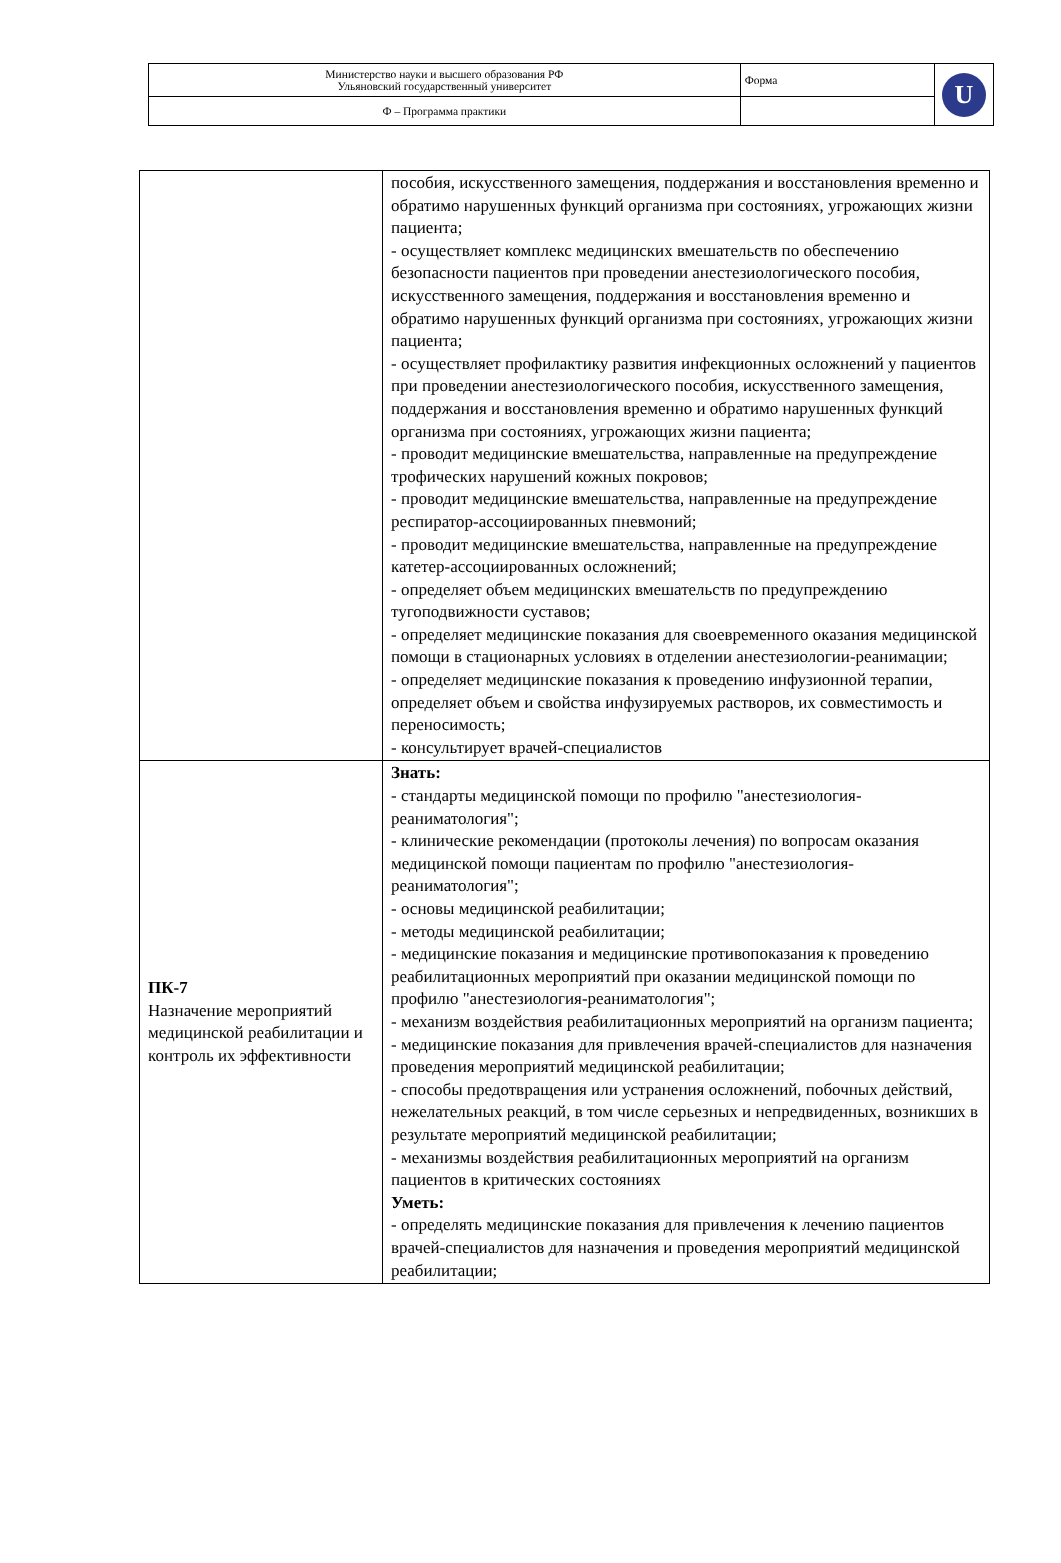| Министерство науки и высшего образования РФ Ульяновский государственный университет | Форма | U |
| Ф – Программа практики | | |
| | пособия, искусственного замещения, поддержания и восстановления временно и обратимо нарушенных функций организма при состояниях, угрожающих жизни пациента; - осуществляет комплекс медицинских вмешательств по обеспечению безопасности пациентов при проведении анестезиологического пособия, искусственного замещения, поддержания и восстановления временно и обратимо нарушенных функций организма при состояниях, угрожающих жизни пациента; - осуществляет профилактику развития инфекционных осложнений у пациентов при проведении анестезиологического пособия, искусственного замещения, поддержания и восстановления временно и обратимо нарушенных функций организма при состояниях, угрожающих жизни пациента; - проводит медицинские вмешательства, направленные на предупреждение трофических нарушений кожных покровов; - проводит медицинские вмешательства, направленные на предупреждение респиратор-ассоциированных пневмоний; - проводит медицинские вмешательства, направленные на предупреждение катетер-ассоциированных осложнений; - определяет объем медицинских вмешательств по предупреждению тугоподвижности суставов; - определяет медицинские показания для своевременного оказания медицинской помощи в стационарных условиях в отделении анестезиологии-реанимации; - определяет медицинские показания к проведению инфузионной терапии, определяет объем и свойства инфузируемых растворов, их совместимость и переносимость; - консультирует врачей-специалистов |
| ПК-7 Назначение мероприятий медицинской реабилитации и контроль их эффективности | Знать: - стандарты медицинской помощи по профилю "анестезиология-реаниматология"; - клинические рекомендации (протоколы лечения) по вопросам оказания медицинской помощи пациентам по профилю "анестезиология-реаниматология"; - основы медицинской реабилитации; - методы медицинской реабилитации; - медицинские показания и медицинские противопоказания к проведению реабилитационных мероприятий при оказании медицинской помощи по профилю "анестезиология-реаниматология"; - механизм воздействия реабилитационных мероприятий на организм пациента; - медицинские показания для привлечения врачей-специалистов для назначения проведения мероприятий медицинской реабилитации; - способы предотвращения или устранения осложнений, побочных действий, нежелательных реакций, в том числе серьезных и непредвиденных, возникших в результате мероприятий медицинской реабилитации; - механизмы воздействия реабилитационных мероприятий на организм пациентов в критических состояниях Уметь: - определять медицинские показания для привлечения к лечению пациентов врачей-специалистов для назначения и проведения мероприятий медицинской реабилитации; |